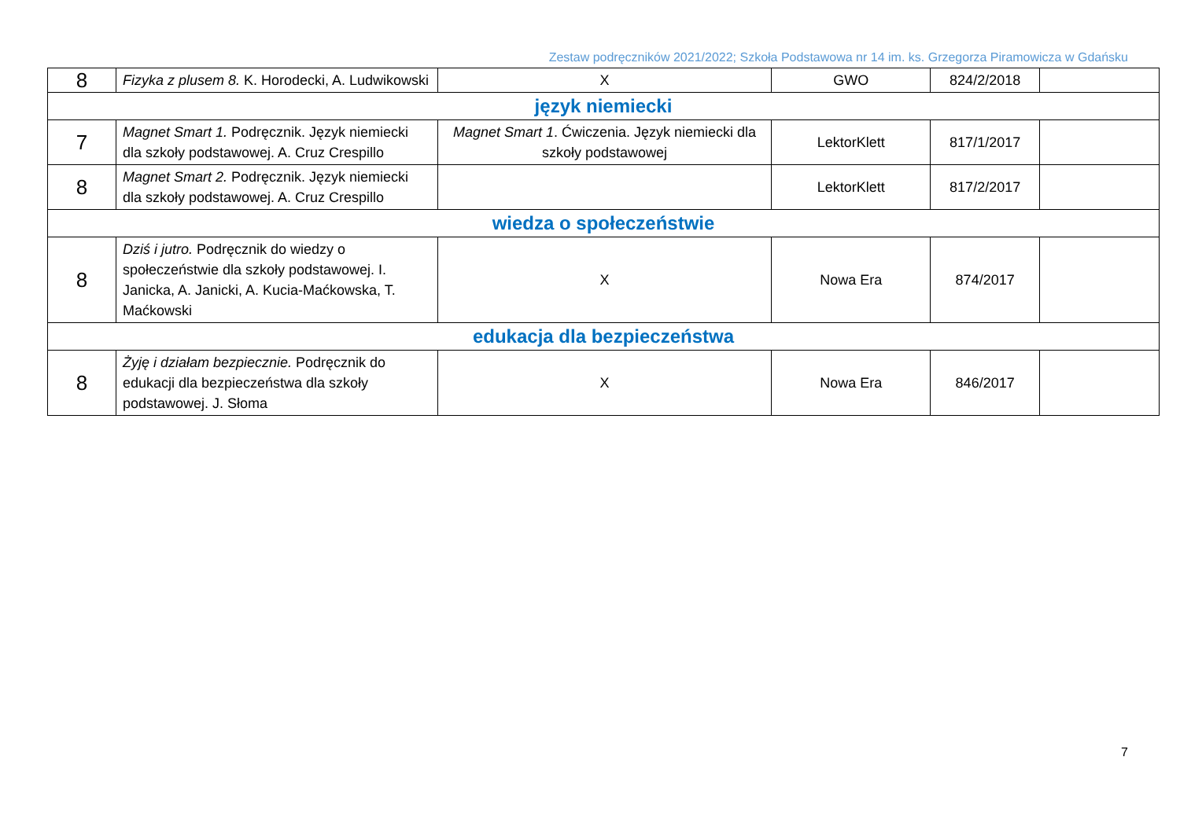Zestaw podręczników 2021/2022; Szkoła Podstawowa nr 14 im. ks. Grzegorza Piramowicza w Gdańsku
| 8 | Fizyka z plusem 8. K. Horodecki, A. Ludwikowski | X | GWO | 824/2/2018 | |
| język niemiecki | | | | | |
| 7 | Magnet Smart 1. Podręcznik. Język niemiecki dla szkoły podstawowej. A. Cruz Crespillo | Magnet Smart 1 . Ćwiczenia. Język niemiecki dla szkoły podstawowej | LektorKlett | 817/1/2017 | |
| 8 | Magnet Smart 2. Podręcznik. Język niemiecki dla szkoły podstawowej. A. Cruz Crespillo | | LektorKlett | 817/2/2017 | |
| wiedza o społeczeństwie | | | | | |
| 8 | Dziś i jutro. Podręcznik do wiedzy o społeczeństwie dla szkoły podstawowej. I. Janicka, A. Janicki, A. Kucia-Maćkowska, T. Maćkowski | X | Nowa Era | 874/2017 | |
| edukacja dla bezpieczeństwa | | | | | |
| 8 | Żyję i działam bezpiecznie. Podręcznik do edukacji dla bezpieczeństwa dla szkoły podstawowej. J. Słoma | X | Nowa Era | 846/2017 | |
7